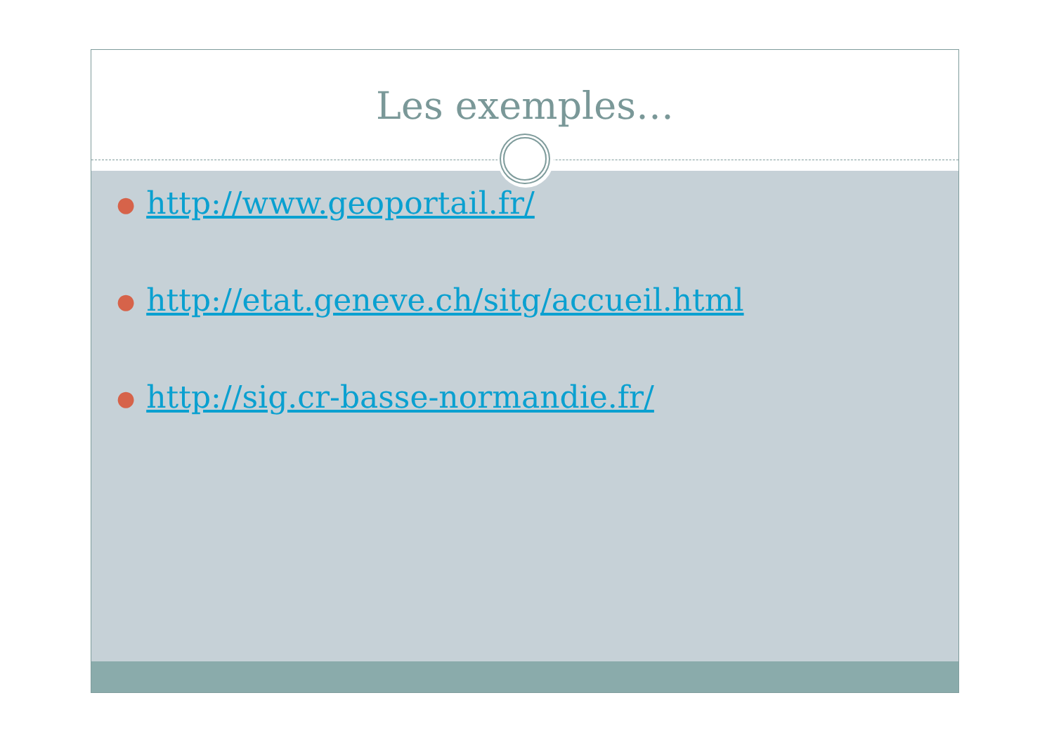Les exemples…
● http://www.geoportail.fr/
● http://etat.geneve.ch/sitg/accueil.html
● http://sig.cr-basse-normandie.fr/